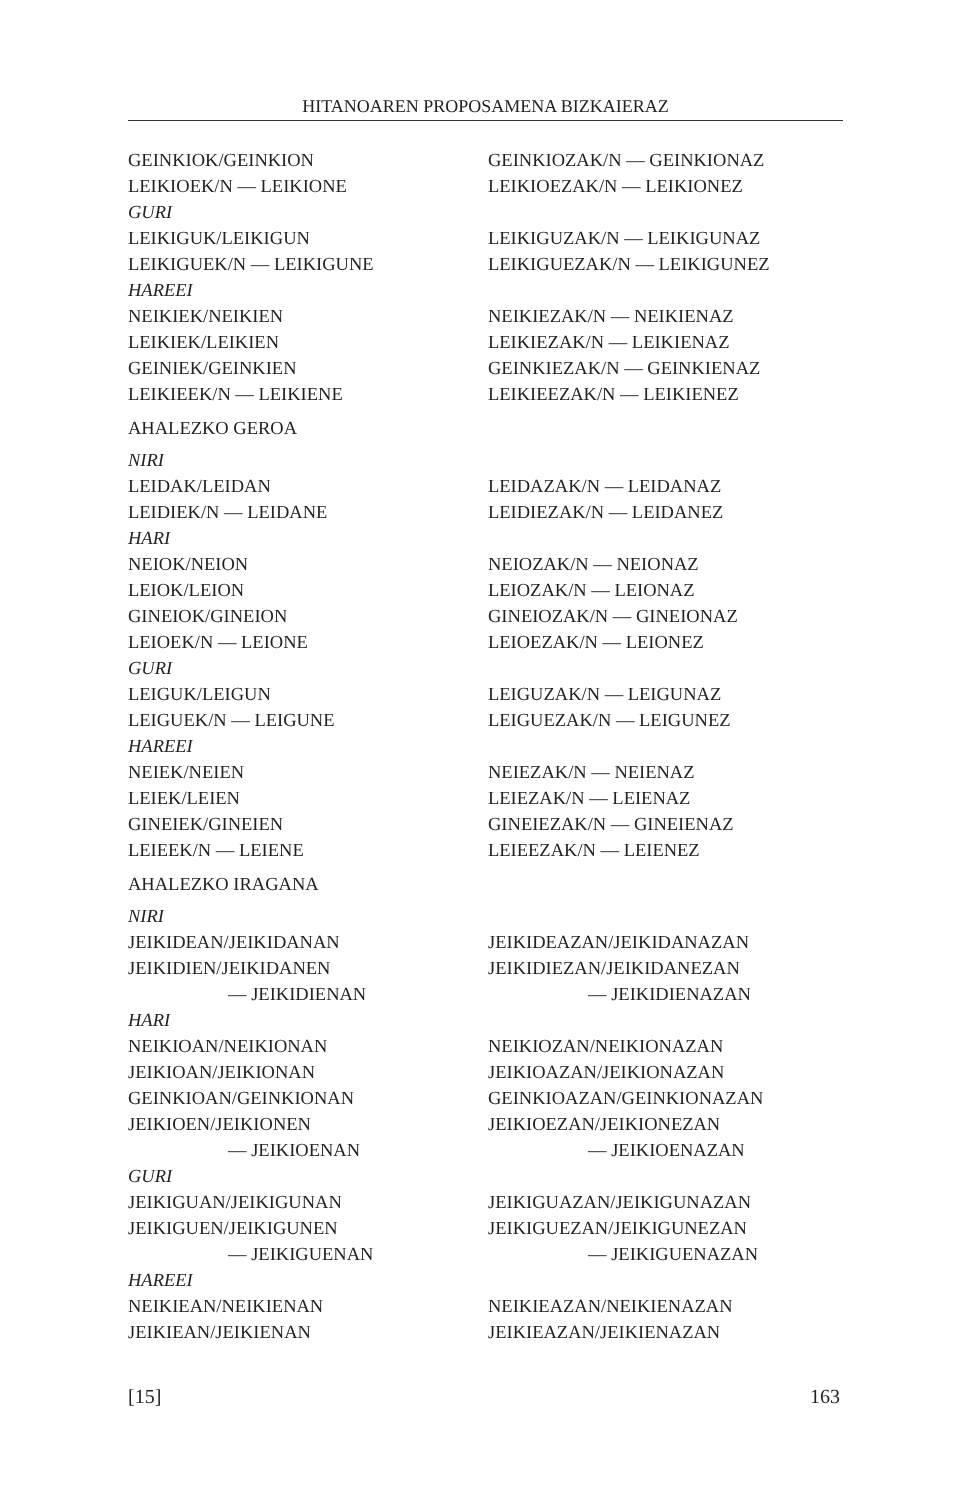HITANOAREN PROPOSAMENA BIZKAIERAZ
| GEINKIOK/GEINKION | GEINKIOZAK/N — GEINKIONAZ |
| LEIKIOEK/N — LEIKIONE | LEIKIOEZAK/N — LEIKIONEZ |
| GURI | |
| LEIKIGUK/LEIKIGUN | LEIKIGUZAK/N — LEIKIGUNAZ |
| LEIKIGUEK/N — LEIKIGUNE | LEIKIGUEZAK/N — LEIKIGUNEZ |
| HAREEI | |
| NEIKIEK/NEIKIEN | NEIKIEZAK/N — NEIKIENAZ |
| LEIKIEK/LEIKIEN | LEIKIEZAK/N — LEIKIENAZ |
| GEINIEK/GEINKIEN | GEINKIEZAK/N — GEINKIENAZ |
| LEIKIEEK/N — LEIKIENE | LEIKIEEZAK/N — LEIKIENEZ |
| AHALEZKO GEROA | |
| NIRI | |
| LEIDAK/LEIDAN | LEIDAZAK/N — LEIDANAZ |
| LEIDIEK/N — LEIDANE | LEIDIEZAK/N — LEIDANEZ |
| HARI | |
| NEIOK/NEION | NEIOZAK/N — NEIONAZ |
| LEIOK/LEION | LEIOZAK/N — LEIONAZ |
| GINEIOK/GINEION | GINEIOZAK/N — GINEIONAZ |
| LEIOEK/N — LEIONE | LEIOEZAK/N — LEIONEZ |
| GURI | |
| LEIGUK/LEIGUN | LEIGUZAK/N — LEIGUNAZ |
| LEIGUEK/N — LEIGUNE | LEIGUEZAK/N — LEIGUNEZ |
| HAREEI | |
| NEIEK/NEIEN | NEIEZAK/N — NEIENAZ |
| LEIEK/LEIEN | LEIEZAK/N — LEIENAZ |
| GINEIEK/GINEIEN | GINEIEZAK/N — GINEIENAZ |
| LEIEEK/N — LEIENE | LEIEEZAK/N — LEIENEZ |
| AHALEZKO IRAGANA | |
| NIRI | |
| JEIKIDEAN/JEIKIDANAN | JEIKIDEAZAN/JEIKIDANAZAN |
| JEIKIDIEN/JEIKIDANEN | JEIKIDIEZAN/JEIKIDANEZAN |
| — JEIKIDIENAN | — JEIKIDIENAZAN |
| HARI | |
| NEIKIOAN/NEIKIONAN | NEIKIOZAN/NEIKIONAZAN |
| JEIKIOAN/JEIKIONAN | JEIKIOAZAN/JEIKIONAZAN |
| GEINKIOAN/GEINKIONAN | GEINKIOAZAN/GEINKIONAZAN |
| JEIKIOEN/JEIKIONEN | JEIKIOEZAN/JEIKIONEZAN |
| — JEIKIOENAN | — JEIKIOENAZAN |
| GURI | |
| JEIKIGUAN/JEIKIGUNAN | JEIKIGUAZAN/JEIKIGUNAZAN |
| JEIKIGUEN/JEIKIGUNEN | JEIKIGUEZAN/JEIKIGUNEZAN |
| — JEIKIGUENAN | — JEIKIGUENAZAN |
| HAREEI | |
| NEIKIEAN/NEIKIENAN | NEIKIEAZAN/NEIKIENAZAN |
| JEIKIEAN/JEIKIENAN | JEIKIEAZAN/JEIKIENAZAN |
[15] 163